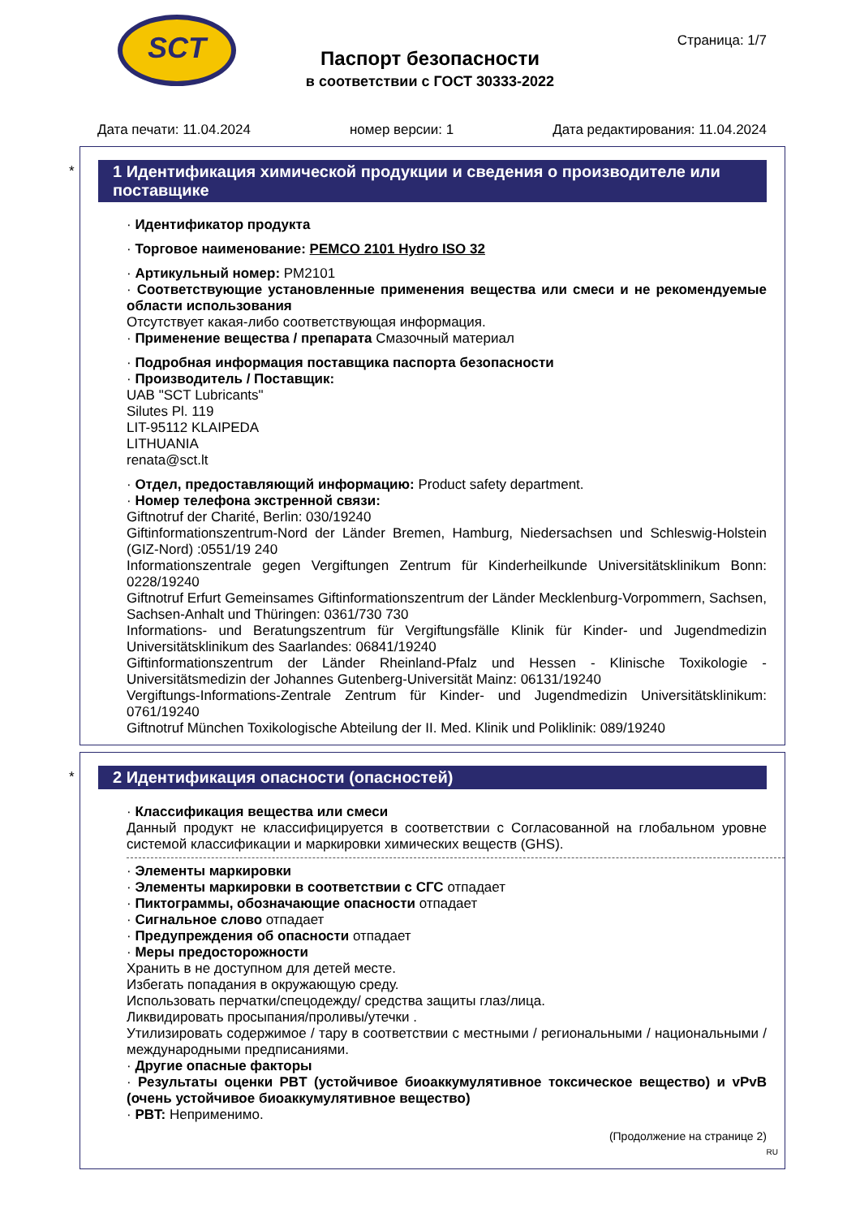SCT
Страница: 1/7
Паспорт безопасности
в соответствии с ГОСТ 30333-2022
Дата печати: 11.04.2024 номер версии: 1 Дата редактирования: 11.04.2024
*
1 Идентификация химической продукции и сведения о производителе или поставщике
· Идентификатор продукта
· Торговое наименование: PEMCO 2101 Hydro ISO 32
· Артикульный номер: PM2101
· Соответствующие установленные применения вещества или смеси и не рекомендуемые области использования
Отсутствует какая-либо соответствующая информация.
· Применение вещества / препарата Смазочный материал
· Подробная информация поставщика паспорта безопасности
· Производитель / Поставщик:
UAB "SCT Lubricants"
Silutes Pl. 119
LIT-95112 KLAIPEDA
LITHUANIA
renata@sct.lt
· Отдел, предоставляющий информацию: Product safety department.
· Номер телефона экстренной связи:
Giftnotruf der Charité, Berlin: 030/19240
Giftinformationszentrum-Nord der Länder Bremen, Hamburg, Niedersachsen und Schleswig-Holstein (GIZ-Nord) :0551/19 240
Informationszentrale gegen Vergiftungen Zentrum für Kinderheilkunde Universitätsklinikum Bonn: 0228/19240
Giftnotruf Erfurt Gemeinsames Giftinformationszentrum der Länder Mecklenburg-Vorpommern, Sachsen, Sachsen-Anhalt und Thüringen: 0361/730 730
Informations- und Beratungszentrum für Vergiftungsfälle Klinik für Kinder- und Jugendmedizin Universitätsklinikum des Saarlandes: 06841/19240
Giftinformationszentrum der Länder Rheinland-Pfalz und Hessen - Klinische Toxikologie - Universitätsmedizin der Johannes Gutenberg-Universität Mainz: 06131/19240
Vergiftungs-Informations-Zentrale Zentrum für Kinder- und Jugendmedizin Universitätsklinikum: 0761/19240
Giftnotruf München Toxikologische Abteilung der II. Med. Klinik und Poliklinik: 089/19240
*
2 Идентификация опасности (опасностей)
· Классификация вещества или смеси
Данный продукт не классифицируется в соответствии с Согласованной на глобальном уровне системой классификации и маркировки химических веществ (GHS).
· Элементы маркировки
· Элементы маркировки в соответствии с СГС отпадает
· Пиктограммы, обозначающие опасности отпадает
· Сигнальное слово отпадает
· Предупреждения об опасности отпадает
· Меры предосторожности
Хранить в не доступном для детей месте.
Избегать попадания в окружающую среду.
Использовать перчатки/спецодежду/ средства защиты глаз/лица.
Ликвидировать просыпания/проливы/утечки .
Утилизировать содержимое / тару в соответствии с местными / региональными / национальными / международными предписаниями.
· Другие опасные факторы
· Результаты оценки PBT (устойчивое биоаккумулятивное токсическое вещество) и vPvB (очень устойчивое биоаккумулятивное вещество)
· PBT: Неприменимо.
(Продолжение на странице 2)
RU